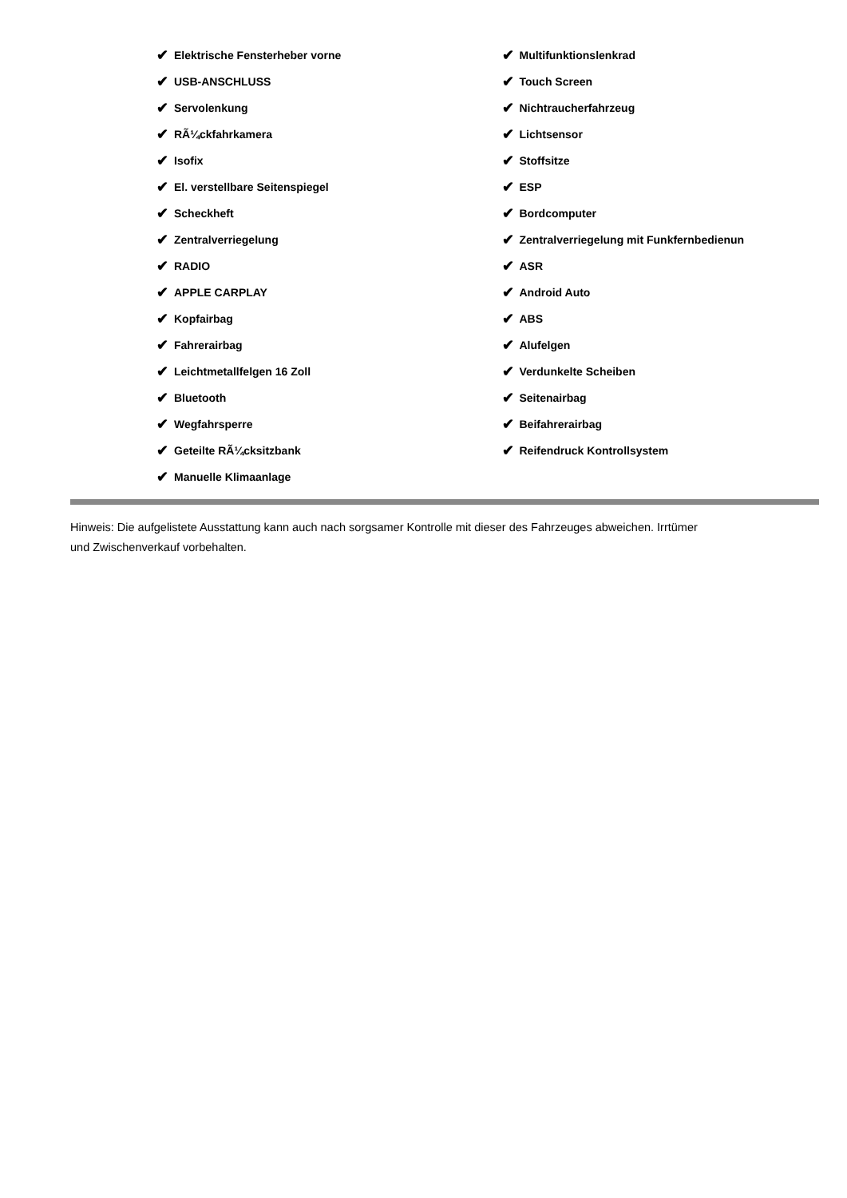✔ Elektrische Fensterheber vorne
✔ USB-ANSCHLUSS
✔ Servolenkung
✔ RÃ¼ckfahrkamera
✔ Isofix
✔ El. verstellbare Seitenspiegel
✔ Scheckheft
✔ Zentralverriegelung
✔ RADIO
✔ APPLE CARPLAY
✔ Kopfairbag
✔ Fahrerairbag
✔ Leichtmetallfelgen 16 Zoll
✔ Bluetooth
✔ Wegfahrsperre
✔ Geteilte RÃ¼cksitzbank
✔ Manuelle Klimaanlage
✔ Multifunktionslenkrad
✔ Touch Screen
✔ Nichtraucherfahrzeug
✔ Lichtsensor
✔ Stoffsitze
✔ ESP
✔ Bordcomputer
✔ Zentralverriegelung mit Funkfernbedienun
✔ ASR
✔ Android Auto
✔ ABS
✔ Alufelgen
✔ Verdunkelte Scheiben
✔ Seitenairbag
✔ Beifahrerairbag
✔ Reifendruck Kontrollsystem
Hinweis: Die aufgelistete Ausstattung kann auch nach sorgsamer Kontrolle mit dieser des Fahrzeuges abweichen. Irrtümer und Zwischenverkauf vorbehalten.